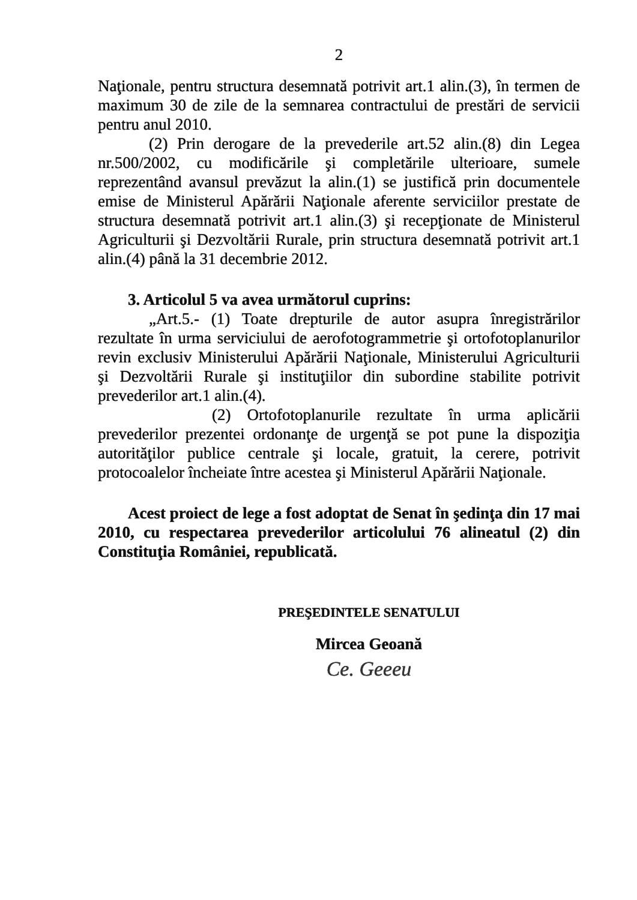2
Naţionale, pentru structura desemnată potrivit art.1 alin.(3), în termen de maximum 30 de zile de la semnarea contractului de prestări de servicii pentru anul 2010.
(2) Prin derogare de la prevederile art.52 alin.(8) din Legea nr.500/2002, cu modificările şi completările ulterioare, sumele reprezentând avansul prevăzut la alin.(1) se justifică prin documentele emise de Ministerul Apărării Naţionale aferente serviciilor prestate de structura desemnată potrivit art.1 alin.(3) şi recepţionate de Ministerul Agriculturii şi Dezvoltării Rurale, prin structura desemnată potrivit art.1 alin.(4) până la 31 decembrie 2012.
3. Articolul 5 va avea următorul cuprins:
„Art.5.- (1) Toate drepturile de autor asupra înregistrărilor rezultate în urma serviciului de aerofotogrammetrie şi ortofotoplanurilor revin exclusiv Ministerului Apărării Naţionale, Ministerului Agriculturii şi Dezvoltării Rurale şi instituţiilor din subordine stabilite potrivit prevederilor art.1 alin.(4).
(2) Ortofotoplanurile rezultate în urma aplicării prevederilor prezentei ordonanţe de urgenţă se pot pune la dispoziţia autorităţilor publice centrale şi locale, gratuit, la cerere, potrivit protocoalelor încheiate între acestea şi Ministerul Apărării Naţionale.
Acest proiect de lege a fost adoptat de Senat în şedinţa din 17 mai 2010, cu respectarea prevederilor articolului 76 alineatul (2) din Constituţia României, republicată.
PREŞEDINTELE SENATULUI
Mircea Geoană
Ce. Geeeu